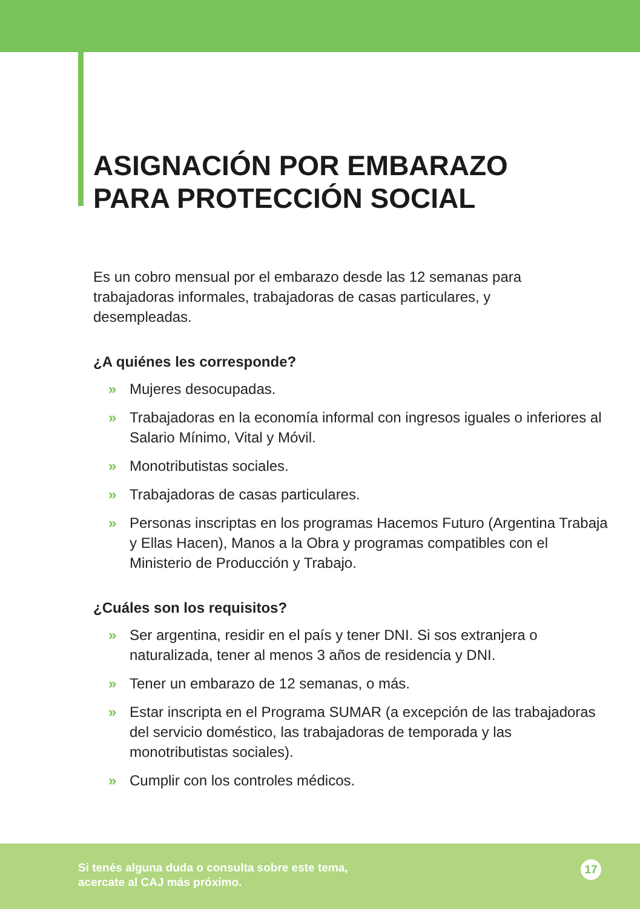ASIGNACIÓN POR EMBARAZO
PARA PROTECCIÓN SOCIAL
Es un cobro mensual por el embarazo desde las 12 semanas para trabajadoras informales, trabajadoras de casas particulares, y desempleadas.
¿A quiénes les corresponde?
» Mujeres desocupadas.
» Trabajadoras en la economía informal con ingresos iguales o inferiores al Salario Mínimo, Vital y Móvil.
» Monotributistas sociales.
» Trabajadoras de casas particulares.
» Personas inscriptas en los programas Hacemos Futuro (Argentina Trabaja y Ellas Hacen), Manos a la Obra y programas compatibles con el Ministerio de Producción y Trabajo.
¿Cuáles son los requisitos?
» Ser argentina, residir en el país y tener DNI. Si sos extranjera o naturalizada, tener al menos 3 años de residencia y DNI.
» Tener un embarazo de 12 semanas, o más.
» Estar inscripta en el Programa SUMAR (a excepción de las trabajadoras del servicio doméstico, las trabajadoras de temporada y las monotributistas sociales).
» Cumplir con los controles médicos.
Si tenés alguna duda o consulta sobre este tema,
acercate al CAJ más próximo.
17